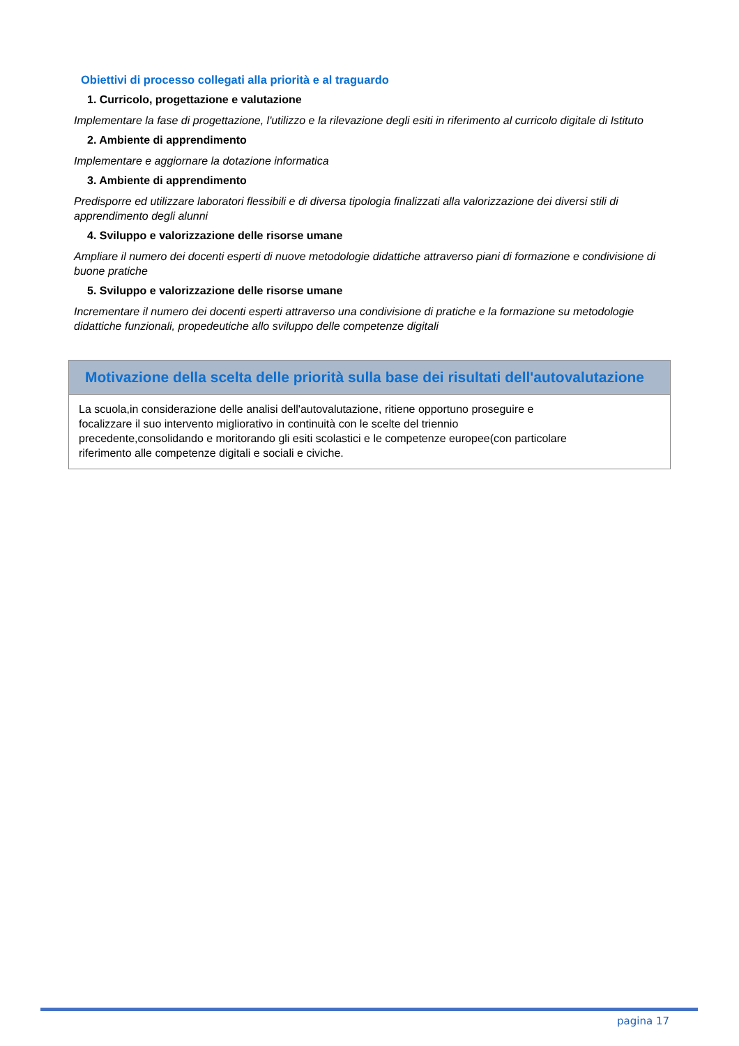Obiettivi di processo collegati alla priorità e al traguardo
1. Curricolo, progettazione e valutazione
Implementare la fase di progettazione, l'utilizzo e la rilevazione degli esiti in riferimento al curricolo digitale di Istituto
2. Ambiente di apprendimento
Implementare e aggiornare la dotazione informatica
3. Ambiente di apprendimento
Predisporre ed utilizzare laboratori flessibili e di diversa tipologia finalizzati alla valorizzazione dei diversi stili di apprendimento degli alunni
4. Sviluppo e valorizzazione delle risorse umane
Ampliare il numero dei docenti esperti di nuove metodologie didattiche attraverso piani di formazione e condivisione di buone pratiche
5. Sviluppo e valorizzazione delle risorse umane
Incrementare il numero dei docenti esperti attraverso una condivisione di pratiche e la formazione su metodologie didattiche funzionali, propedeutiche allo sviluppo delle competenze digitali
Motivazione della scelta delle priorità sulla base dei risultati dell'autovalutazione
La scuola,in considerazione delle analisi dell'autovalutazione, ritiene opportuno proseguire e focalizzare il suo intervento migliorativo in continuità con le scelte del triennio precedente,consolidando e moritorando gli esiti scolastici e le competenze europee(con particolare riferimento alle competenze digitali e sociali e civiche.
pagina 17